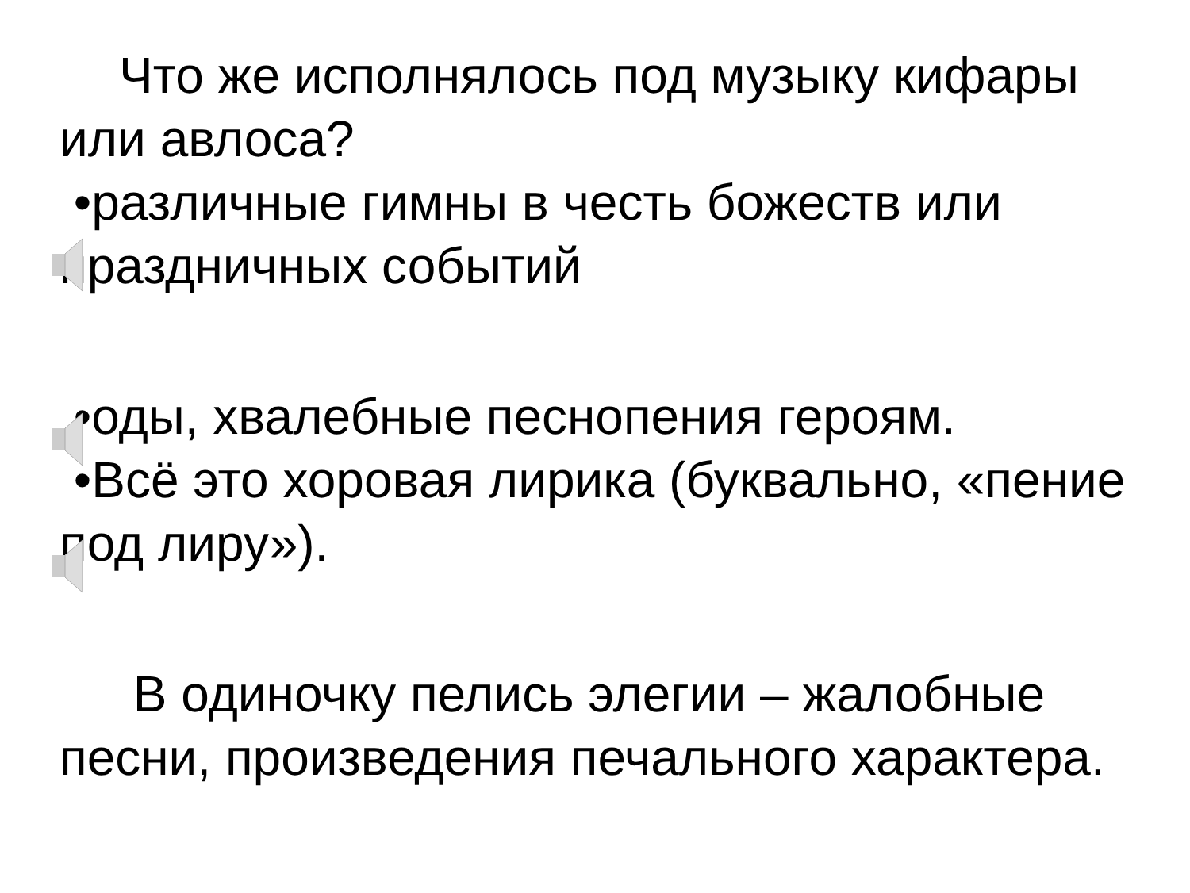Что же исполнялось под музыку кифары или авлоса?
•различные гимны в честь божеств или праздничных событий
•оды, хвалебные песнопения героям.
•Всё это хоровая лирика (буквально, «пение под лиру»).
В одиночку пелись элегии – жалобные песни, произведения печального характера.